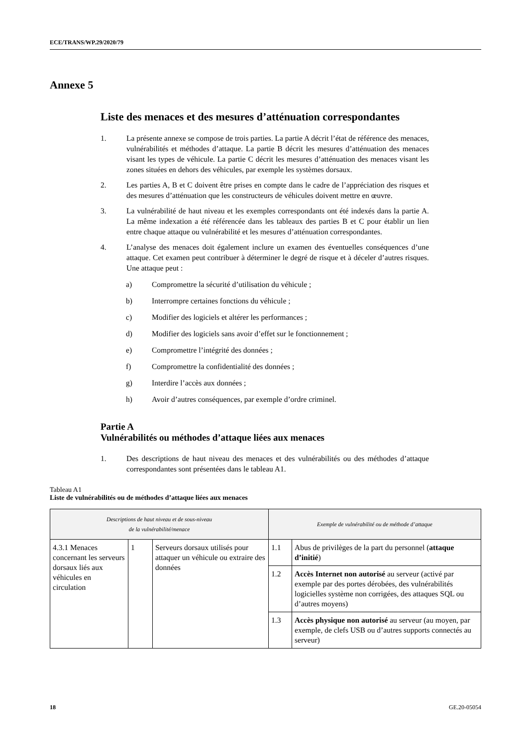ECE/TRANS/WP.29/2020/79
Annexe 5
Liste des menaces et des mesures d’atténuation correspondantes
1. La présente annexe se compose de trois parties. La partie A décrit l’état de référence des menaces, vulnérabilités et méthodes d’attaque. La partie B décrit les mesures d’atténuation des menaces visant les types de véhicule. La partie C décrit les mesures d’atténuation des menaces visant les zones situées en dehors des véhicules, par exemple les systèmes dorsaux.
2. Les parties A, B et C doivent être prises en compte dans le cadre de l’appréciation des risques et des mesures d’atténuation que les constructeurs de véhicules doivent mettre en œuvre.
3. La vulnérabilité de haut niveau et les exemples correspondants ont été indexés dans la partie A. La même indexation a été référencée dans les tableaux des parties B et C pour établir un lien entre chaque attaque ou vulnérabilité et les mesures d’atténuation correspondantes.
4. L’analyse des menaces doit également inclure un examen des éventuelles conséquences d’une attaque. Cet examen peut contribuer à déterminer le degré de risque et à déceler d’autres risques. Une attaque peut :
a) Compromettre la sécurité d’utilisation du véhicule ;
b) Interrompre certaines fonctions du véhicule ;
c) Modifier des logiciels et altérer les performances ;
d) Modifier des logiciels sans avoir d’effet sur le fonctionnement ;
e) Compromettre l’intégrité des données ;
f) Compromettre la confidentialité des données ;
g) Interdire l’accès aux données ;
h) Avoir d’autres conséquences, par exemple d’ordre criminel.
Partie A
Vulnérabilités ou méthodes d’attaque liées aux menaces
1. Des descriptions de haut niveau des menaces et des vulnérabilités ou des méthodes d’attaque correspondantes sont présentées dans le tableau A1.
Tableau A1
Liste de vulnérabilités ou de méthodes d’attaque liées aux menaces
| Descriptions de haut niveau et de sous-niveau de la vulnérabilité/menace | | | Exemple de vulnérabilité ou de méthode d’attaque | |
| --- | --- | --- | --- | --- |
| 4.3.1 Menaces concernant les serveurs dorsaux liés aux véhicules en circulation | 1 | Serveurs dorsaux utilisés pour attaquer un véhicule ou extraire des données | 1.1 | Abus de privilèges de la part du personnel ( attaque d’initié ) |
| | | | 1.2 | Accès Internet non autorisé au serveur (activé par exemple par des portes dérobées, des vulnérabilités logicielles système non corrigées, des attaques SQL ou d’autres moyens) |
| | | | 1.3 | Accès physique non autorisé au serveur (au moyen, par exemple, de clefs USB ou d’autres supports connectés au serveur) |
18 GE.20-05054